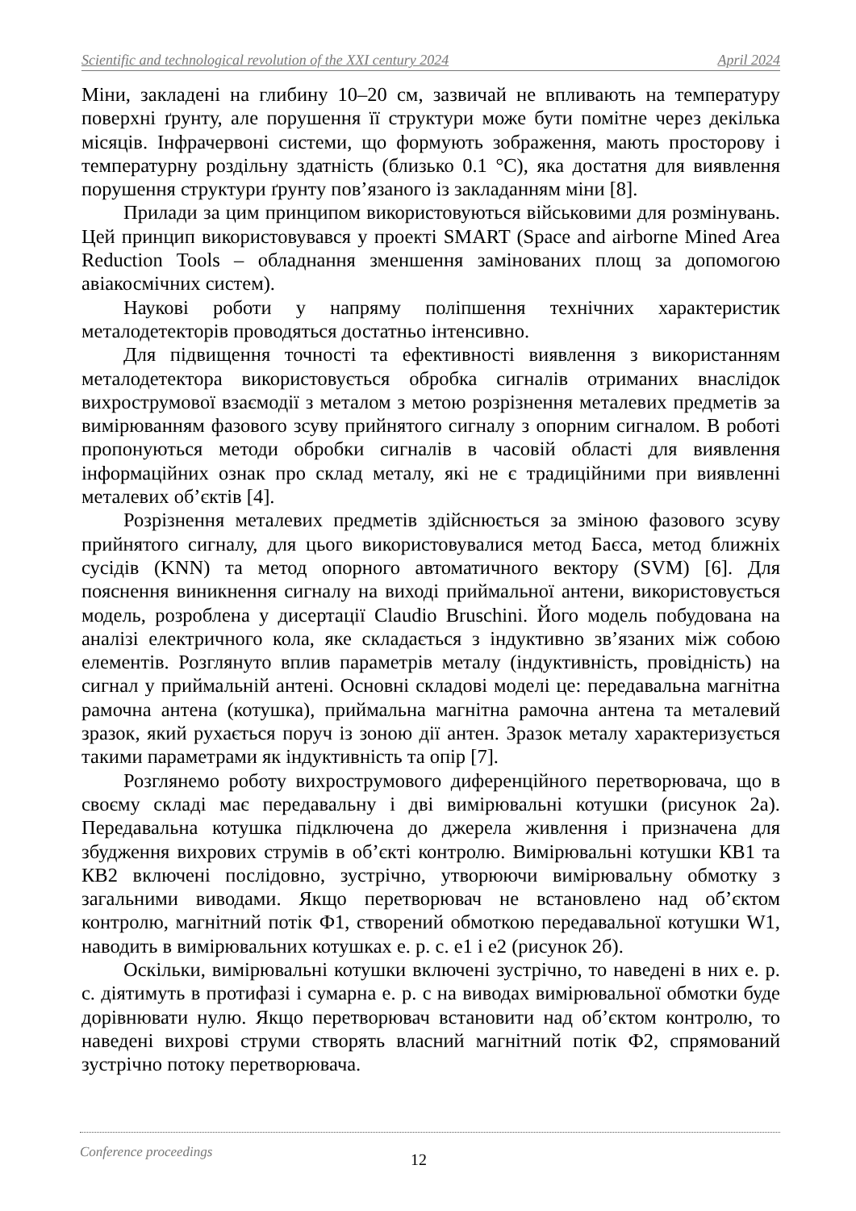Scientific and technological revolution of the XXI century 2024 April 2024
Міни, закладені на глибину 10–20 см, зазвичай не впливають на температуру поверхні ґрунту, але порушення її структури може бути помітне через декілька місяців. Інфрачервоні системи, що формують зображення, мають просторову і температурну роздільну здатність (близько 0.1 °C), яка достатня для виявлення порушення структури ґрунту пов’язаного із закладанням міни [8].
Прилади за цим принципом використовуються військовими для розмінувань. Цей принцип використовувався у проекті SMART (Space and airborne Mined Area Reduction Tools – обладнання зменшення замінованих площ за допомогою авіакосмічних систем).
Наукові роботи у напряму поліпшення технічних характеристик металодетекторів проводяться достатньо інтенсивно.
Для підвищення точності та ефективності виявлення з використанням металодетектора використовується обробка сигналів отриманих внаслідок вихрострумової взаємодії з металом з метою розрізнення металевих предметів за вимірюванням фазового зсуву прийнятого сигналу з опорним сигналом. В роботі пропонуються методи обробки сигналів в часовій області для виявлення інформаційних ознак про склад металу, які не є традиційними при виявленні металевих об’єктів [4].
Розрізнення металевих предметів здійснюється за зміною фазового зсуву прийнятого сигналу, для цього використовувалися метод Баєса, метод ближніх сусідів (KNN) та метод опорного автоматичного вектору (SVM) [6]. Для пояснення виникнення сигналу на виході приймальної антени, використовується модель, розроблена у дисертації Claudio Bruschini. Його модель побудована на аналізі електричного кола, яке складається з індуктивно зв’язаних між собою елементів. Розглянуто вплив параметрів металу (індуктивність, провідність) на сигнал у приймальній антені. Основні складові моделі це: передавальна магнітна рамочна антена (котушка), приймальна магнітна рамочна антена та металевий зразок, який рухається поруч із зоною дії антен. Зразок металу характеризується такими параметрами як індуктивність та опір [7].
Розглянемо роботу вихрострумового диференційного перетворювача, що в своєму складі має передавальну і дві вимірювальні котушки (рисунок 2а). Передавальна котушка підключена до джерела живлення і призначена для збудження вихрових струмів в об’єкті контролю. Вимірювальні котушки КВ1 та КВ2 включені послідовно, зустрічно, утворюючи вимірювальну обмотку з загальними виводами. Якщо перетворювач не встановлено над об’єктом контролю, магнітний потік Ф1, створений обмоткою передавальної котушки W1, наводить в вимірювальних котушках е. р. с. е1 і е2 (рисунок 2б).
Оскільки, вимірювальні котушки включені зустрічно, то наведені в них е. р. с. діятимуть в протифазі і сумарна е. р. с на виводах вимірювальної обмотки буде дорівнювати нулю. Якщо перетворювач встановити над об’єктом контролю, то наведені вихрові струми створять власний магнітний потік Ф2, спрямований зустрічно потоку перетворювача.
Conference proceedings 12